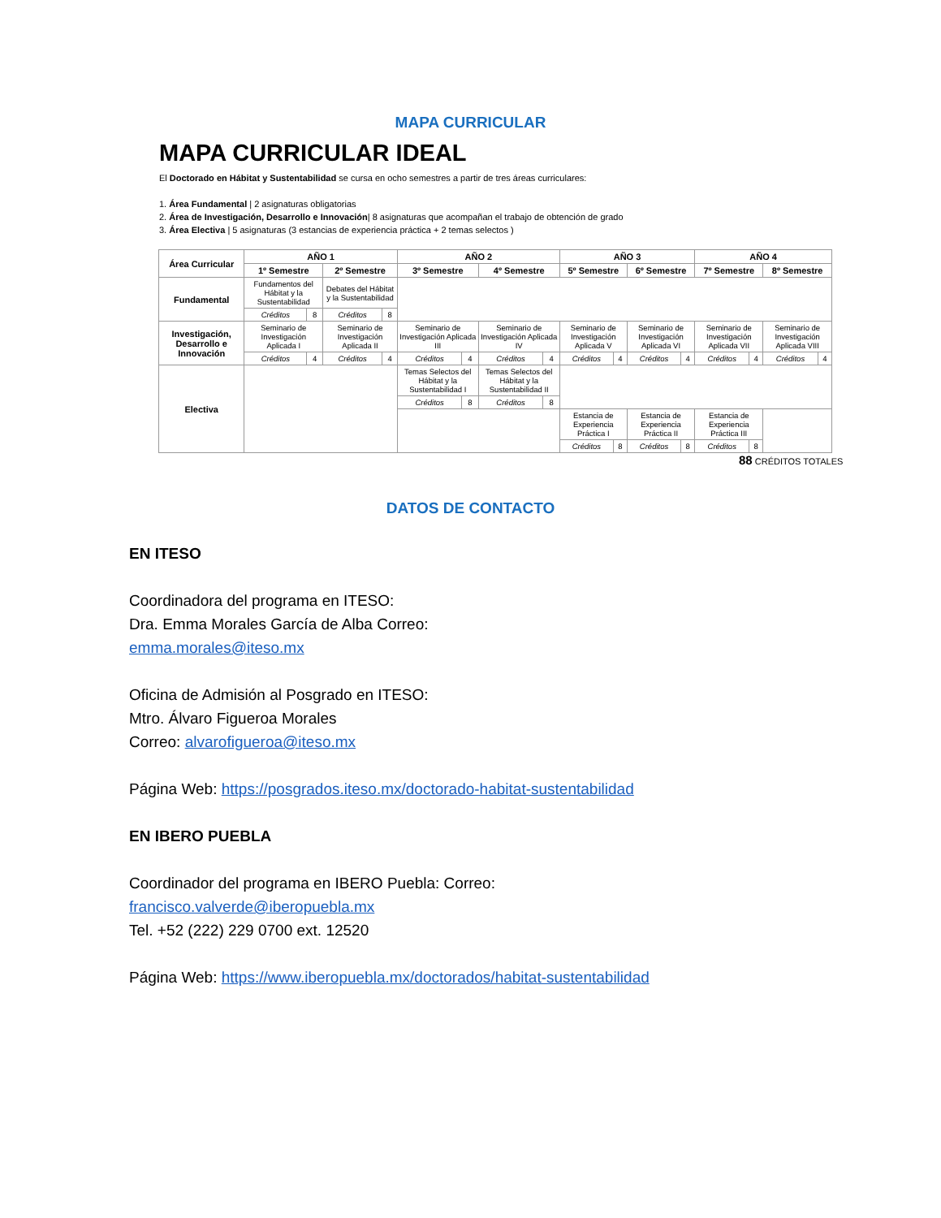MAPA CURRICULAR
MAPA CURRICULAR IDEAL
El Doctorado en Hábitat y Sustentabilidad se cursa en ocho semestres a partir de tres áreas curriculares:
1. Área Fundamental | 2 asignaturas obligatorias
2. Área de Investigación, Desarrollo e Innovación| 8 asignaturas que acompañan el trabajo de obtención de grado
3. Área Electiva | 5 asignaturas (3 estancias de experiencia práctica + 2 temas selectos )
| Área Curricular | AÑO 1 | | | | AÑO 2 | | | | AÑO 3 | | | | AÑO 4 | | | |
| --- | --- | --- | --- | --- | --- | --- | --- | --- | --- | --- | --- | --- | --- | --- | --- | --- |
| | 1º Semestre | | 2º Semestre | | 3º Semestre | | 4º Semestre | | 5º Semestre | | 6º Semestre | | 7º Semestre | | 8º Semestre | |
| Fundamental | Fundamentos del Hábitat y la Sustentabilidad | | Debates del Hábitat y la Sustentabilidad | | | | | | | | | | | | | |
| | Créditos | 8 | Créditos | 8 | | | | | | | | | | | | |
| Investigación, Desarrollo e Innovación | Seminario de Investigación Aplicada I | | Seminario de Investigación Aplicada II | | Seminario de Investigación Aplicada III | | Seminario de Investigación Aplicada IV | | Seminario de Investigación Aplicada V | | Seminario de Investigación Aplicada VI | | Seminario de Investigación Aplicada VII | | Seminario de Investigación Aplicada VIII | |
| | Créditos | 4 | Créditos | 4 | Créditos | 4 | Créditos | 4 | Créditos | 4 | Créditos | 4 | Créditos | 4 | Créditos | 4 |
| Electiva | | | | | Temas Selectos del Hábitat y la Sustentabilidad I | | Temas Selectos del Hábitat y la Sustentabilidad II | | | | | | | | | |
| | | | | | Créditos | 8 | Créditos | 8 | | | | | | | | |
| | | | | | | | | | Estancia de Experiencia Práctica I | | Estancia de Experiencia Práctica II | | Estancia de Experiencia Práctica III | | | |
| | | | | | | | | | Créditos | 8 | Créditos | 8 | Créditos | 8 | | |
88 CRÉDITOS TOTALES
DATOS DE CONTACTO
EN ITESO
Coordinadora del programa en ITESO:
Dra. Emma Morales García de Alba Correo:
emma.morales@iteso.mx
Oficina de Admisión al Posgrado en ITESO:
Mtro. Álvaro Figueroa Morales
Correo: alvarofigueroa@iteso.mx
Página Web: https://posgrados.iteso.mx/doctorado-habitat-sustentabilidad
EN IBERO PUEBLA
Coordinador del programa en IBERO Puebla: Correo:
francisco.valverde@iberopuebla.mx
Tel. +52 (222) 229 0700 ext. 12520
Página Web: https://www.iberopuebla.mx/doctorados/habitat-sustentabilidad